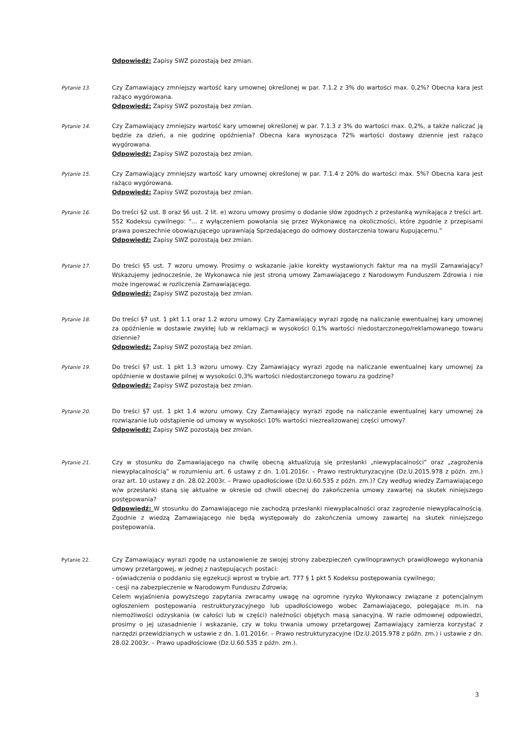Odpowiedź: Zapisy SWZ pozostają bez zmian.
Pytanie 13.
Czy Zamawiający zmniejszy wartość kary umownej określonej w par. 7.1.2 z 3% do wartości max. 0,2%? Obecna kara jest rażąco wygórowana.
Odpowiedź: Zapisy SWZ pozostają bez zmian.
Pytanie 14.
Czy Zamawiający zmniejszy wartość kary umownej określonej w par. 7.1.3 z 3% do wartości max. 0,2%, a także naliczać ją będzie za dzień, a nie godzinę opóźnienia? Obecna kara wynosząca 72% wartości dostawy dziennie jest rażąco wygórowana.
Odpowiedź: Zapisy SWZ pozostają bez zmian.
Pytanie 15.
Czy Zamawiający zmniejszy wartość kary umownej określonej w par. 7.1.4 z 20% do wartości max. 5%? Obecna kara jest rażąco wygórowana.
Odpowiedź: Zapisy SWZ pozostają bez zmian.
Pytanie 16.
Do treści §2 ust. 8 oraz §6 ust. 2 lit. e) wzoru umowy prosimy o dodanie słów zgodnych z przesłanką wynikająca z treści art. 552 Kodeksu cywilnego: "... z wyłączeniem powołania się przez Wykonawcę na okoliczności, które zgodnie z przepisami prawa powszechnie obowiązującego uprawniają Sprzedającego do odmowy dostarczenia towaru Kupującemu.”
Odpowiedź: Zapisy SWZ pozostają bez zmian.
Pytanie 17.
Do treści §5 ust. 7 wzoru umowy. Prosimy o wskazanie jakie korekty wystawionych faktur ma na myśli Zamawiający? Wskazujemy jednocześnie, że Wykonawca nie jest stroną umowy Zamawiającego z Narodowym Funduszem Zdrowia i nie może ingerować w rozliczenia Zamawiającego.
Odpowiedź: Zapisy SWZ pozostają bez zmian.
Pytanie 18.
Do treści §7 ust. 1 pkt 1.1 oraz 1.2 wzoru umowy. Czy Zamawiający wyrazi zgodę na naliczanie ewentualnej kary umownej za opóźnienie w dostawie zwykłej lub w reklamacji w wysokości 0,1% wartości niedostarczonego/reklamowanego towaru dziennie?
Odpowiedź: Zapisy SWZ pozostają bez zmian.
Pytanie 19.
Do treści §7 ust. 1 pkt 1.3 wzoru umowy. Czy Zamawiający wyrazi zgodę na naliczanie ewentualnej kary umownej za opóźnienie w dostawie pilnej w wysokości 0,3% wartości niedostarczonego towaru za godzinę?
Odpowiedź: Zapisy SWZ pozostają bez zmian.
Pytanie 20.
Do treści §7 ust. 1 pkt 1.4 wzoru umowy. Czy Zamawiający wyrazi zgodę na naliczanie ewentualnej kary umownej za rozwiązanie lub odstąpienie od umowy w wysokości 10% wartości niezrealizowanej części umowy?
Odpowiedź: Zapisy SWZ pozostają bez zmian.
Pytanie 21.
Czy w stosunku do Zamawiającego na chwilę obecną aktualizują się przesłanki „niewypłacalności” oraz „zagrożenia niewypłacalnością” w rozumieniu art. 6 ustawy z dn. 1.01.2016r. – Prawo restrukturyzacyjne (Dz.U.2015.978 z późn. zm.) oraz art. 10 ustawy z dn. 28.02.2003r. – Prawo upadłościowe (Dz.U.60.535 z późn. zm.)? Czy według wiedzy Zamawiającego w/w przesłanki staną się aktualne w okresie od chwili obecnej do zakończenia umowy zawartej na skutek niniejszego postępowania?
Odpowiedź: W stosunku do Zamawiającego nie zachodzą przesłanki niewypłacalności oraz zagrożenie niewypłacalnością. Zgodnie z wiedzą Zamawiającego nie będą występowały do zakończenia umowy zawartej na skutek niniejszego postępowania.
Pytanie 22.
Czy Zamawiający wyrazi zgodę na ustanowienie ze swojej strony zabezpieczeń cywilnoprawnych prawidłowego wykonania umowy przetargowej, w jednej z następujących postaci:
- oświadczenia o poddaniu się egzekucji wprost w trybie art. 777 § 1 pkt 5 Kodeksu postępowania cywilnego;
- cesji na zabezpieczenie w Narodowym Funduszu Zdrowia;
Celem wyjaśnienia powyższego zapytania zwracamy uwagę na ogromne ryzyko Wykonawcy związane z potencjalnym ogłoszeniem postępowania restrukturyzacyjnego lub upadłościowego wobec Zamawiającego, polegające m.in. na niemożliwości odzyskania (w całości lub w części) należności objętych masą sanacyjną. W razie odmownej odpowiedzi, prosimy o jej uzasadnienie i wskazanie, czy w toku trwania umowy przetargowej Zamawiający zamierza korzystać z narzędzi przewidzianych w ustawie z dn. 1.01.2016r. – Prawo restrukturyzacyjne (Dz.U.2015.978 z późn. zm.) i ustawie z dn. 28.02.2003r. – Prawo upadłościowe (Dz.U.60.535 z późn. zm.).
3